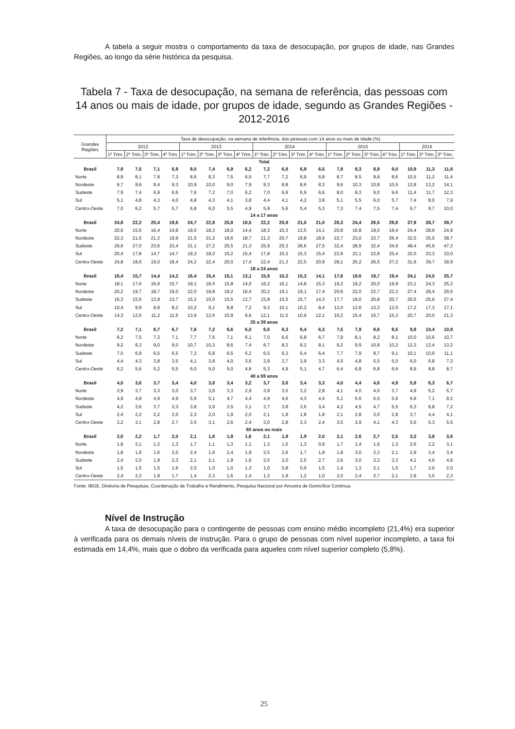A tabela a seguir mostra o comportamento da taxa de desocupação, por grupos de idade, nas Grandes Regiões, ao longo da série histórica da pesquisa.
Tabela 7 - Taxa de desocupação, na semana de referência, das pessoas com 14 anos ou mais de idade, por grupos de idade, segundo as Grandes Regiões - 2012-2016
| Grandes Regiões | Taxa de desocupação, na semana de referência, das pessoas com 14 anos ou mais de idade (%) | | | | | | | | | | | | | | | | | | |
| --- | --- | --- | --- | --- | --- | --- | --- | --- | --- | --- | --- | --- | --- | --- | --- | --- | --- | --- | --- |
| | 2012 | | | | 2013 | | | | 2014 | | | | 2015 | | | | 2016 | | |
| | 1º Trim. | 2º Trim. | 3º Trim. | 4º Trim. | 1º Trim. | 2º Trim. | 3º Trim. | 4º Trim. | 1º Trim. | 2º Trim. | 3º Trim. | 4º Trim. | 1º Trim. | 2º Trim. | 3º Trim. | 4º Trim. | 1º Trim. | 2º Trim. | 3º Trim. |
| Total | | | | | | | | | | | | | | | | | | | |
| Brasil | 7,9 | 7,5 | 7,1 | 6,9 | 8,0 | 7,4 | 6,9 | 6,2 | 7,2 | 6,8 | 6,8 | 6,5 | 7,9 | 8,3 | 8,9 | 9,0 | 10,9 | 11,3 | 11,8 |
| Norte | 8,9 | 8,1 | 7,8 | 7,3 | 8,6 | 8,3 | 7,5 | 6,5 | 7,7 | 7,2 | 6,9 | 6,8 | 8,7 | 8,5 | 8,8 | 8,6 | 10,5 | 11,2 | 11,4 |
| Nordeste | 9,7 | 9,6 | 9,4 | 9,3 | 10,9 | 10,0 | 9,0 | 7,9 | 9,3 | 8,8 | 8,6 | 8,3 | 9,6 | 10,3 | 10,8 | 10,5 | 12,8 | 13,2 | 14,1 |
| Sudeste | 7,9 | 7,4 | 6,9 | 6,6 | 7,6 | 7,2 | 7,0 | 6,2 | 7,0 | 6,9 | 6,9 | 6,6 | 8,0 | 8,3 | 9,0 | 9,6 | 11,4 | 11,7 | 12,3 |
| Sul | 5,1 | 4,8 | 4,3 | 4,0 | 4,8 | 4,3 | 4,1 | 3,8 | 4,4 | 4,1 | 4,2 | 3,8 | 5,1 | 5,5 | 6,0 | 5,7 | 7,4 | 8,0 | 7,9 |
| Centro-Oeste | 7,0 | 6,2 | 5,7 | 5,7 | 6,8 | 6,0 | 5,5 | 4,9 | 5,9 | 5,6 | 5,4 | 5,3 | 7,3 | 7,4 | 7,5 | 7,4 | 9,7 | 9,7 | 10,0 |
| 14 a 17 anos | | | | | | | | | | | | | | | | | | | |
| Brasil | 24,8 | 22,2 | 20,4 | 19,6 | 24,7 | 22,8 | 20,8 | 18,5 | 22,2 | 20,9 | 21,0 | 21,0 | 26,3 | 24,4 | 26,5 | 28,8 | 37,9 | 38,7 | 39,7 |
| Norte | 20,6 | 15,6 | 16,4 | 14,8 | 19,0 | 18,3 | 18,0 | 14,4 | 18,3 | 15,3 | 13,5 | 14,1 | 20,8 | 16,8 | 19,0 | 19,4 | 24,4 | 28,6 | 24,9 |
| Nordeste | 22,3 | 21,5 | 21,3 | 19,9 | 21,5 | 21,2 | 18,6 | 18,7 | 21,3 | 20,7 | 19,8 | 18,9 | 22,7 | 23,0 | 23,7 | 26,4 | 32,5 | 35,5 | 38,7 |
| Sudeste | 29,6 | 27,0 | 23,6 | 23,4 | 31,1 | 27,2 | 25,5 | 21,3 | 25,9 | 25,3 | 26,6 | 27,5 | 32,4 | 28,9 | 32,4 | 34,6 | 48,4 | 45,6 | 47,3 |
| Sul | 20,4 | 17,8 | 14,7 | 14,7 | 19,3 | 18,0 | 15,2 | 15,4 | 17,8 | 15,3 | 15,3 | 15,4 | 22,9 | 22,1 | 22,8 | 25,4 | 32,0 | 33,3 | 33,0 |
| Centro-Oeste | 24,8 | 18,6 | 19,0 | 18,4 | 24,2 | 22,4 | 20,0 | 17,4 | 22,4 | 21,3 | 22,5 | 20,9 | 28,1 | 25,2 | 26,5 | 27,2 | 31,9 | 39,7 | 39,9 |
| 18 a 24 anos | | | | | | | | | | | | | | | | | | | |
| Brasil | 16,4 | 15,7 | 14,4 | 14,2 | 16,4 | 15,4 | 15,1 | 13,1 | 15,8 | 15,3 | 15,3 | 14,1 | 17,6 | 18,6 | 19,7 | 19,4 | 24,1 | 24,5 | 25,7 |
| Norte | 18,1 | 17,6 | 16,9 | 15,7 | 19,1 | 18,5 | 15,8 | 14,0 | 16,2 | 16,1 | 14,8 | 15,3 | 19,2 | 19,2 | 20,0 | 19,9 | 23,1 | 24,3 | 25,2 |
| Nordeste | 20,2 | 19,7 | 18,7 | 19,0 | 22,0 | 19,8 | 19,2 | 16,4 | 20,2 | 19,1 | 19,1 | 17,4 | 20,6 | 22,0 | 22,7 | 22,3 | 27,4 | 28,4 | 29,5 |
| Sudeste | 16,3 | 15,5 | 13,9 | 13,7 | 15,2 | 15,0 | 15,5 | 13,7 | 15,8 | 15,5 | 15,7 | 14,3 | 17,7 | 19,0 | 20,8 | 20,7 | 25,5 | 25,6 | 27,4 |
| Sul | 10,4 | 9,9 | 8,9 | 8,2 | 10,2 | 9,1 | 8,8 | 7,2 | 9,3 | 10,1 | 10,2 | 8,4 | 12,0 | 12,6 | 13,3 | 12,5 | 17,2 | 17,3 | 17,1 |
| Centro-Oeste | 14,3 | 12,6 | 11,2 | 11,5 | 13,9 | 12,6 | 10,9 | 9,6 | 12,1 | 11,5 | 10,9 | 12,1 | 16,2 | 15,4 | 15,7 | 15,3 | 20,7 | 20,0 | 21,3 |
| 25 a 39 anos | | | | | | | | | | | | | | | | | | | |
| Brasil | 7,2 | 7,1 | 6,7 | 6,7 | 7,6 | 7,2 | 6,6 | 6,0 | 6,6 | 6,3 | 6,4 | 6,3 | 7,5 | 7,9 | 8,6 | 8,5 | 9,9 | 10,4 | 10,9 |
| Norte | 8,2 | 7,5 | 7,3 | 7,1 | 7,7 | 7,6 | 7,1 | 6,1 | 7,0 | 6,6 | 6,8 | 6,7 | 7,9 | 8,1 | 8,2 | 8,1 | 10,0 | 10,6 | 10,7 |
| Nordeste | 9,2 | 9,3 | 9,0 | 9,0 | 10,7 | 10,3 | 8,6 | 7,4 | 8,7 | 8,3 | 8,2 | 8,1 | 9,2 | 9,9 | 10,8 | 10,2 | 12,3 | 12,4 | 13,2 |
| Sudeste | 7,0 | 6,9 | 6,5 | 6,5 | 7,3 | 6,8 | 6,5 | 6,2 | 6,5 | 6,3 | 6,4 | 6,4 | 7,7 | 7,9 | 8,7 | 9,1 | 10,1 | 10,6 | 11,1 |
| Sul | 4,4 | 4,3 | 3,8 | 3,5 | 4,1 | 3,8 | 4,0 | 3,6 | 3,9 | 3,7 | 3,9 | 3,3 | 4,5 | 4,8 | 5,5 | 5,0 | 6,0 | 6,8 | 7,3 |
| Centro-Oeste | 6,2 | 5,6 | 5,2 | 5,5 | 6,0 | 5,0 | 5,0 | 4,6 | 5,3 | 4,9 | 5,1 | 4,7 | 6,4 | 6,8 | 6,8 | 6,6 | 8,9 | 8,8 | 8,7 |
| 40 a 59 anos | | | | | | | | | | | | | | | | | | | |
| Brasil | 4,0 | 3,6 | 3,7 | 3,4 | 4,0 | 3,8 | 3,4 | 3,2 | 3,7 | 3,6 | 3,4 | 3,3 | 4,0 | 4,4 | 4,6 | 4,9 | 5,9 | 6,3 | 6,7 |
| Norte | 3,9 | 3,7 | 3,3 | 3,0 | 3,7 | 3,6 | 3,3 | 2,9 | 3,9 | 3,5 | 3,2 | 2,8 | 4,1 | 4,0 | 4,0 | 3,7 | 4,9 | 5,2 | 5,7 |
| Nordeste | 4,9 | 4,8 | 4,9 | 4,9 | 5,9 | 5,1 | 4,7 | 4,4 | 4,9 | 4,6 | 4,3 | 4,4 | 5,1 | 5,6 | 6,0 | 5,6 | 6,9 | 7,1 | 8,2 |
| Sudeste | 4,2 | 3,6 | 3,7 | 3,3 | 3,8 | 3,9 | 3,5 | 3,1 | 3,7 | 3,8 | 3,6 | 3,4 | 4,2 | 4,5 | 4,7 | 5,5 | 6,3 | 6,8 | 7,2 |
| Sul | 2,4 | 2,2 | 2,2 | 2,0 | 2,3 | 2,0 | 1,9 | 2,0 | 2,1 | 1,8 | 1,8 | 1,8 | 2,1 | 2,8 | 3,0 | 2,8 | 3,7 | 4,4 | 4,1 |
| Centro-Oeste | 3,2 | 3,1 | 2,8 | 2,7 | 3,5 | 3,1 | 2,6 | 2,4 | 3,0 | 2,8 | 2,3 | 2,4 | 3,5 | 3,9 | 4,1 | 4,3 | 5,5 | 5,3 | 5,5 |
| 60 anos ou mais | | | | | | | | | | | | | | | | | | | |
| Brasil | 2,0 | 2,2 | 1,7 | 2,0 | 2,1 | 1,8 | 1,8 | 1,6 | 2,1 | 1,9 | 1,9 | 2,0 | 2,1 | 2,6 | 2,7 | 2,5 | 3,3 | 3,8 | 3,6 |
| Norte | 1,8 | 2,1 | 1,3 | 1,3 | 1,7 | 1,1 | 1,3 | 1,1 | 1,3 | 1,5 | 1,3 | 0,9 | 1,7 | 1,4 | 1,6 | 1,3 | 2,6 | 2,2 | 3,1 |
| Nordeste | 1,8 | 1,9 | 1,6 | 2,0 | 2,4 | 1,9 | 2,4 | 1,9 | 2,5 | 2,6 | 1,7 | 1,8 | 1,8 | 3,0 | 2,3 | 2,1 | 2,9 | 3,4 | 3,4 |
| Sudeste | 2,4 | 2,5 | 1,9 | 2,3 | 2,1 | 2,1 | 1,9 | 1,6 | 2,5 | 2,0 | 2,5 | 2,7 | 2,6 | 3,0 | 3,3 | 3,3 | 4,1 | 4,6 | 4,6 |
| Sul | 1,5 | 1,5 | 1,5 | 1,6 | 2,0 | 1,0 | 1,0 | 1,3 | 1,0 | 0,8 | 0,9 | 1,5 | 1,4 | 1,3 | 2,1 | 1,5 | 1,7 | 2,6 | 2,0 |
| Centro-Oeste | 2,4 | 2,3 | 1,8 | 1,7 | 1,4 | 2,3 | 1,6 | 1,4 | 1,3 | 1,9 | 1,2 | 1,0 | 2,0 | 2,4 | 2,7 | 2,1 | 2,9 | 3,5 | 2,3 |
Fonte: IBGE, Diretoria de Pesquisas, Coordenação de Trabalho e Rendimento, Pesquisa Nacional por Amostra de Domicílios Contínua.
Nível de Instrução
A taxa de desocupação para o contingente de pessoas com ensino médio incompleto (21,4%) era superior à verificada para os demais níveis de instrução. Para o grupo de pessoas com nível superior incompleto, a taxa foi estimada em 14,4%, mais que o dobro da verificada para aqueles com nível superior completo (5,8%).
25